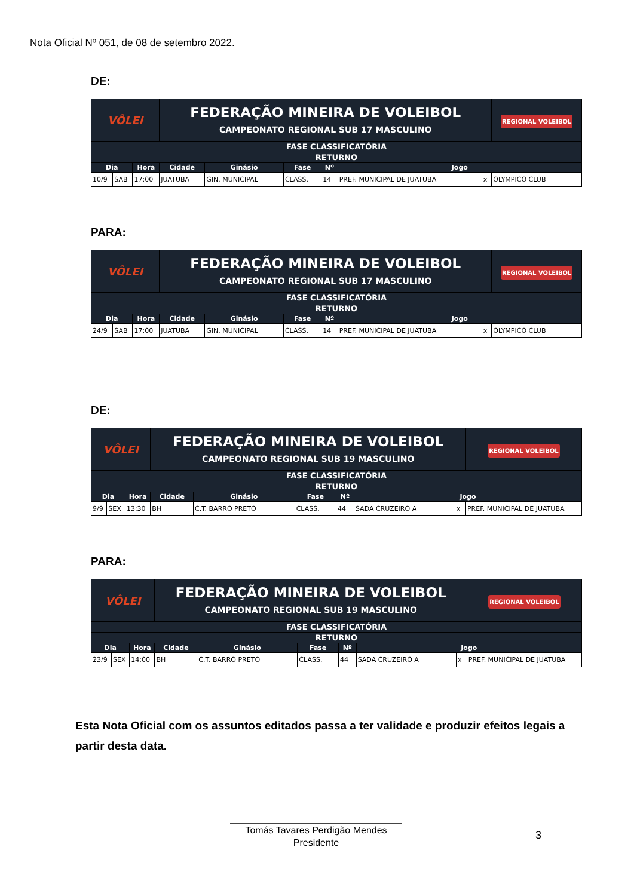Nota Oficial Nº 051, de 08 de setembro 2022.
DE:
| VÔLEI | | | FEDERAÇÃO MINEIRA DE VOLEIBOL CAMPEONATO REGIONAL SUB 17 MASCULINO | | | | | | | REGIONAL VOLEIBOL |
| FASE CLASSIFICATÓRIA | | | | | | | | | | |
| RETURNO | | | | | | | | | | |
| Dia | | Hora | Cidade | Ginásio | Fase | Nº | Jogo | | | |
| 10/9 | SAB | 17:00 | JUATUBA | GIN. MUNICIPAL | CLASS. | 14 | PREF. MUNICIPAL DE JUATUBA | x | OLYMPICO CLUB | |
PARA:
| VÔLEI | | | FEDERAÇÃO MINEIRA DE VOLEIBOL CAMPEONATO REGIONAL SUB 17 MASCULINO | | | | | | | REGIONAL VOLEIBOL |
| FASE CLASSIFICATÓRIA | | | | | | | | | | |
| RETURNO | | | | | | | | | | |
| Dia | | Hora | Cidade | Ginásio | Fase | Nº | Jogo | | | |
| 24/9 | SAB | 17:00 | JUATUBA | GIN. MUNICIPAL | CLASS. | 14 | PREF. MUNICIPAL DE JUATUBA | x | OLYMPICO CLUB | |
DE:
| VÔLEI | | | FEDERAÇÃO MINEIRA DE VOLEIBOL CAMPEONATO REGIONAL SUB 19 MASCULINO | | | | | | | REGIONAL VOLEIBOL |
| FASE CLASSIFICATÓRIA | | | | | | | | | | |
| RETURNO | | | | | | | | | | |
| Dia | | Hora | Cidade | Ginásio | Fase | Nº | Jogo | | | |
| 9/9 | SEX | 13:30 | BH | C.T. BARRO PRETO | CLASS. | 44 | SADA CRUZEIRO A | x | PREF. MUNICIPAL DE JUATUBA | |
PARA:
| VÔLEI | | | FEDERAÇÃO MINEIRA DE VOLEIBOL CAMPEONATO REGIONAL SUB 19 MASCULINO | | | | | | | REGIONAL VOLEIBOL |
| FASE CLASSIFICATÓRIA | | | | | | | | | | |
| RETURNO | | | | | | | | | | |
| Dia | | Hora | Cidade | Ginásio | Fase | Nº | Jogo | | | |
| 23/9 | SEX | 14:00 | BH | C.T. BARRO PRETO | CLASS. | 44 | SADA CRUZEIRO A | x | PREF. MUNICIPAL DE JUATUBA | |
Esta Nota Oficial com os assuntos editados passa a ter validade e produzir efeitos legais a partir desta data.
Tomás Tavares Perdigão Mendes
Presidente
3